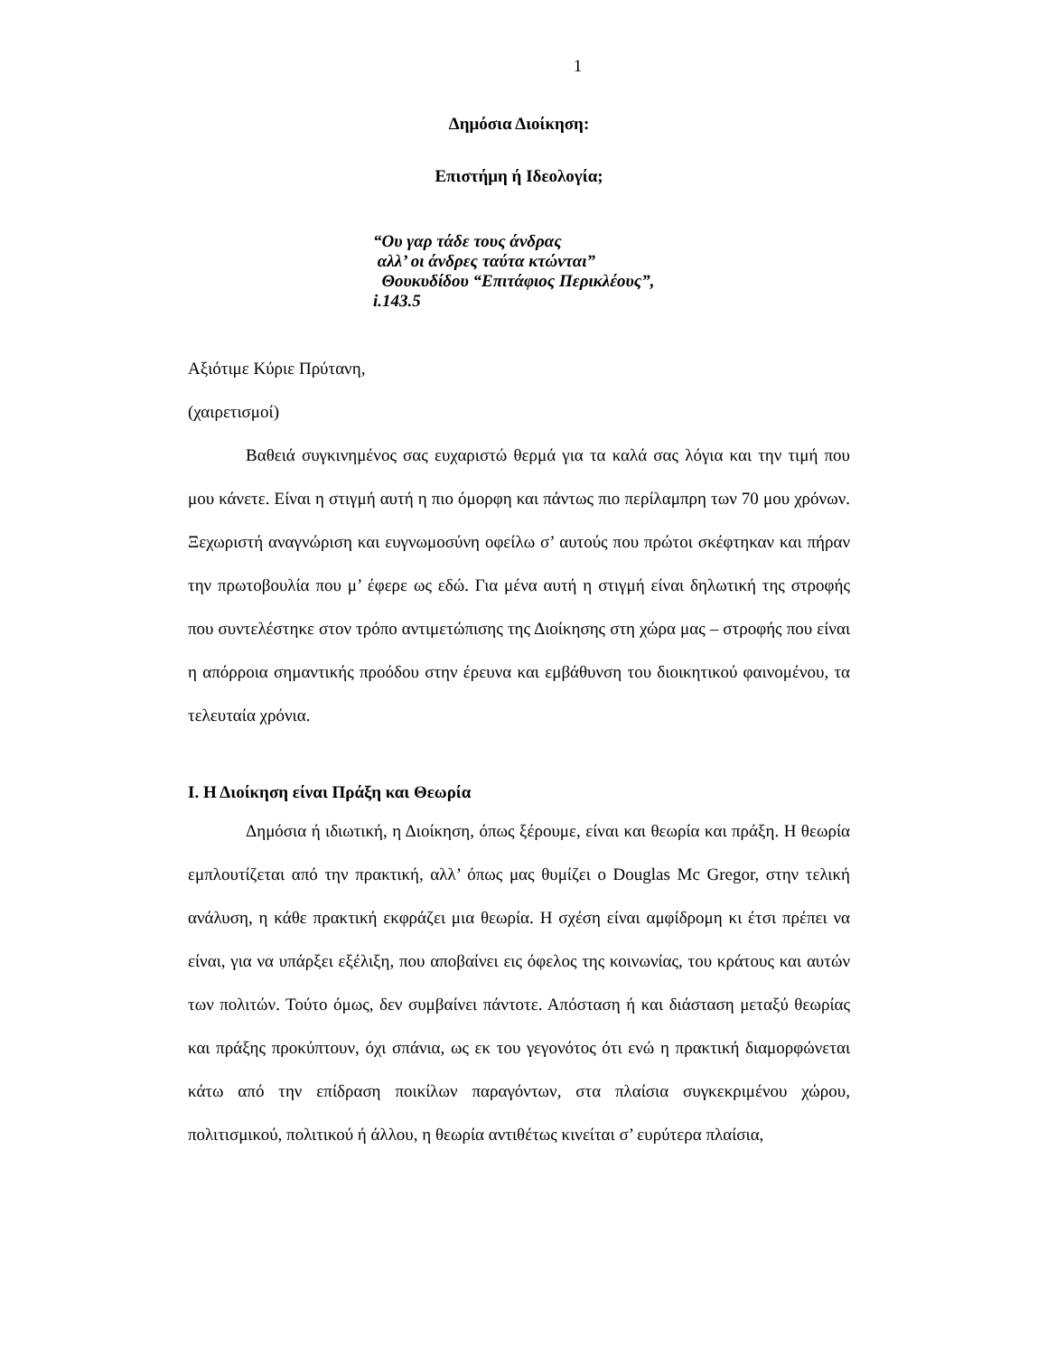1
Δημόσια Διοίκηση:
Επιστήμη ή Ιδεολογία;
“Ου γαρ τάδε τους άνδρας
αλλ’ οι άνδρες ταύτα κτώνται”
Θουκυδίδου “Επιτάφιος Περικλέους”,
i.143.5
Αξιότιμε Κύριε Πρύτανη,
(χαιρετισμοί)
Βαθειά συγκινημένος σας ευχαριστώ θερμά για τα καλά σας λόγια και την τιμή που μου κάνετε. Είναι η στιγμή αυτή η πιο όμορφη και πάντως πιο περίλαμπρη των 70 μου χρόνων. Ξεχωριστή αναγνώριση και ευγνωμοσύνη οφείλω σ’ αυτούς που πρώτοι σκέφτηκαν και πήραν την πρωτοβουλία που μ’ έφερε ως εδώ. Για μένα αυτή η στιγμή είναι δηλωτική της στροφής που συντελέστηκε στον τρόπο αντιμετώπισης της Διοίκησης στη χώρα μας – στροφής που είναι η απόρροια σημαντικής προόδου στην έρευνα και εμβάθυνση του διοικητικού φαινομένου, τα τελευταία χρόνια.
Ι. Η Διοίκηση είναι Πράξη και Θεωρία
Δημόσια ή ιδιωτική, η Διοίκηση, όπως ξέρουμε, είναι και θεωρία και πράξη. Η θεωρία εμπλουτίζεται από την πρακτική, αλλ’ όπως μας θυμίζει ο Douglas Mc Gregor, στην τελική ανάλυση, η κάθε πρακτική εκφράζει μια θεωρία. Η σχέση είναι αμφίδρομη κι έτσι πρέπει να είναι, για να υπάρξει εξέλιξη, που αποβαίνει εις όφελος της κοινωνίας, του κράτους και αυτών των πολιτών. Τούτο όμως, δεν συμβαίνει πάντοτε. Απόσταση ή και διάσταση μεταξύ θεωρίας και πράξης προκύπτουν, όχι σπάνια, ως εκ του γεγονότος ότι ενώ η πρακτική διαμορφώνεται κάτω από την επίδραση ποικίλων παραγόντων, στα πλαίσια συγκεκριμένου χώρου, πολιτισμικού, πολιτικού ή άλλου, η θεωρία αντιθέτως κινείται σ’ ευρύτερα πλαίσια,